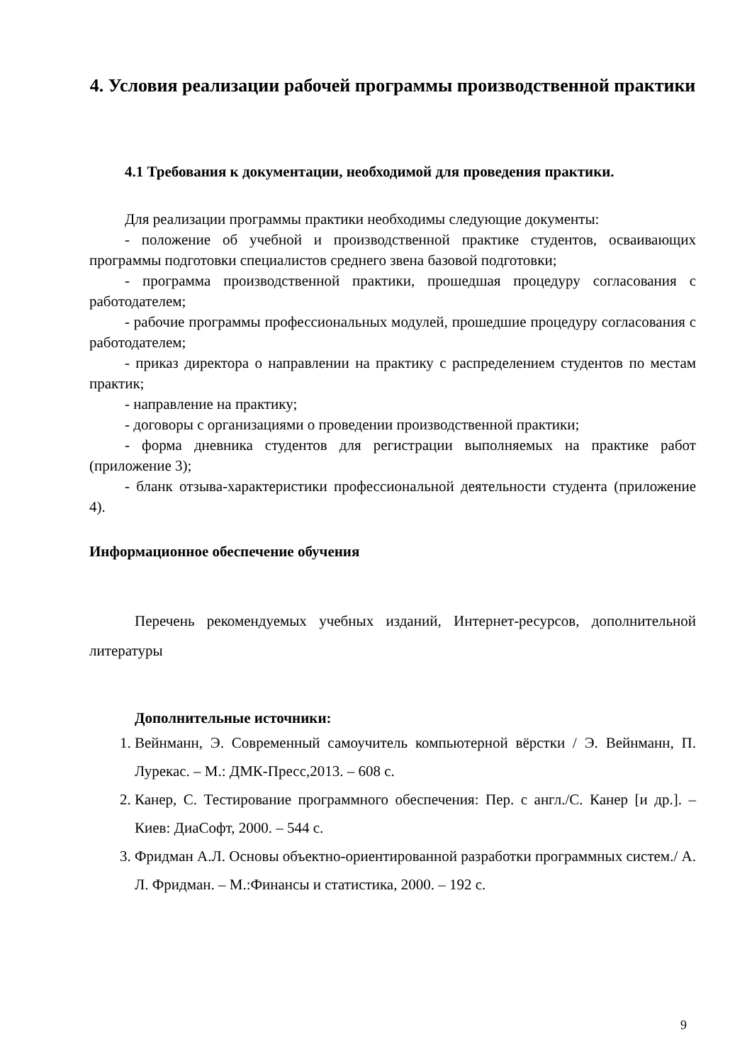4. Условия реализации рабочей программы производственной практики
4.1 Требования к документации, необходимой для проведения практики.
Для реализации программы практики необходимы следующие документы:
- положение об учебной и производственной практике студентов, осваивающих программы подготовки специалистов среднего звена базовой подготовки;
- программа производственной практики, прошедшая процедуру согласования с работодателем;
- рабочие программы профессиональных модулей, прошедшие процедуру согласования с работодателем;
- приказ директора о направлении на практику с распределением студентов по местам практик;
- направление на практику;
- договоры с организациями о проведении производственной практики;
- форма дневника студентов для регистрации выполняемых на практике работ (приложение 3);
- бланк отзыва-характеристики профессиональной деятельности студента (приложение 4).
Информационное обеспечение обучения
Перечень рекомендуемых учебных изданий, Интернет-ресурсов, дополнительной литературы
Дополнительные источники:
1. Вейнманн, Э. Современный самоучитель компьютерной вёрстки / Э. Вейнманн, П. Лурекас. – М.: ДМК-Пресс,2013. – 608 с.
2. Канер, С. Тестирование программного обеспечения: Пер. с англ./С. Канер [и др.]. – Киев: ДиаСофт, 2000. – 544 с.
3. Фридман А.Л. Основы объектно-ориентированной разработки программных систем./ А. Л. Фридман. – М.:Финансы и статистика, 2000. – 192 с.
9